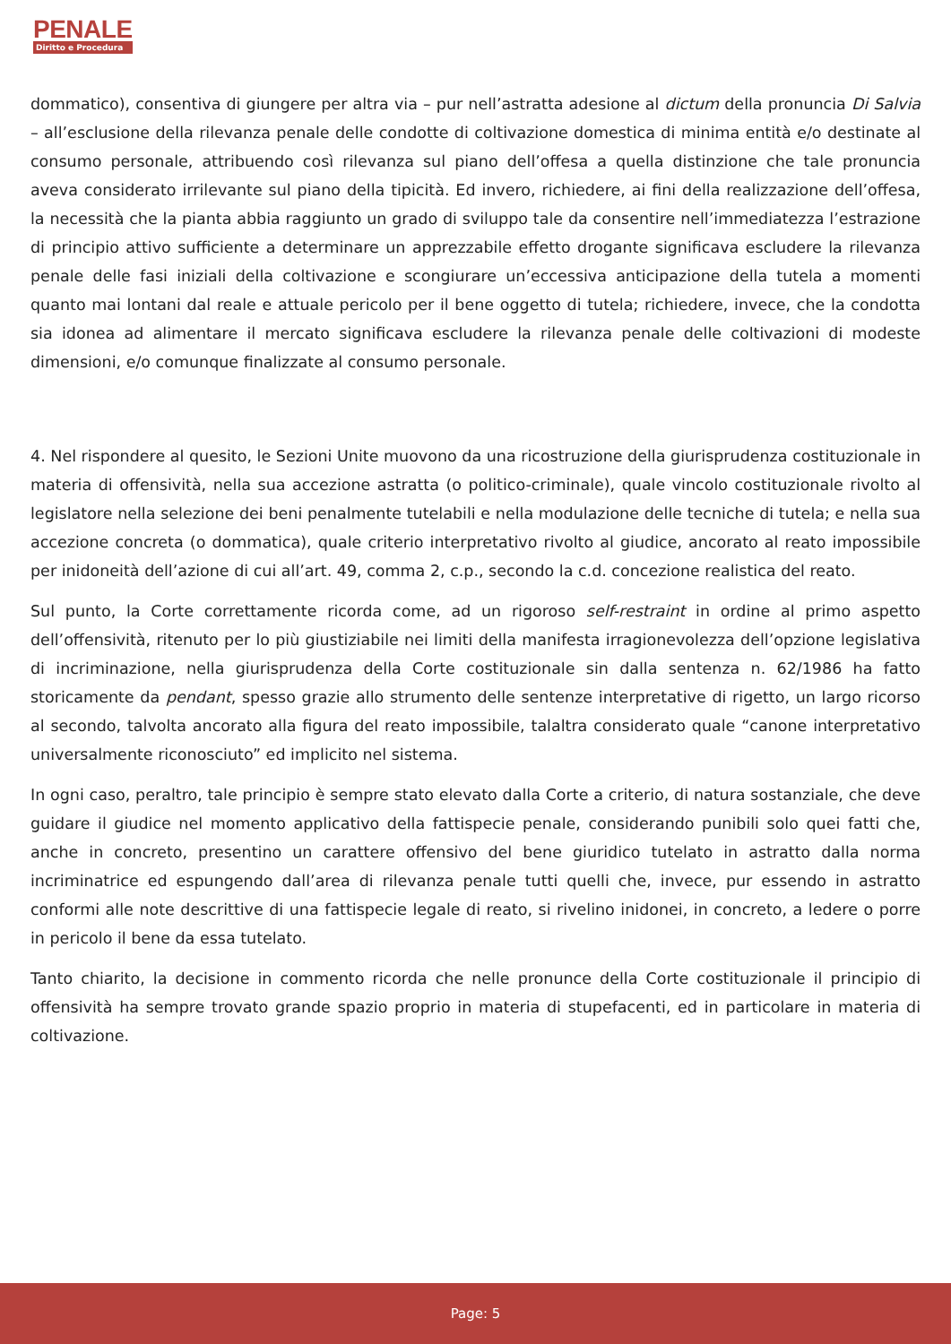PENALE
Diritto e Procedura
dommatico), consentiva di giungere per altra via – pur nell’astratta adesione al dictum della pronuncia Di Salvia – all’esclusione della rilevanza penale delle condotte di coltivazione domestica di minima entità e/o destinate al consumo personale, attribuendo così rilevanza sul piano dell’offesa a quella distinzione che tale pronuncia aveva considerato irrilevante sul piano della tipicità. Ed invero, richiedere, ai fini della realizzazione dell’offesa, la necessità che la pianta abbia raggiunto un grado di sviluppo tale da consentire nell’immediatezza l’estrazione di principio attivo sufficiente a determinare un apprezzabile effetto drogante significava escludere la rilevanza penale delle fasi iniziali della coltivazione e scongiurare un’eccessiva anticipazione della tutela a momenti quanto mai lontani dal reale e attuale pericolo per il bene oggetto di tutela; richiedere, invece, che la condotta sia idonea ad alimentare il mercato significava escludere la rilevanza penale delle coltivazioni di modeste dimensioni, e/o comunque finalizzate al consumo personale.
4. Nel rispondere al quesito, le Sezioni Unite muovono da una ricostruzione della giurisprudenza costituzionale in materia di offensività, nella sua accezione astratta (o politico-criminale), quale vincolo costituzionale rivolto al legislatore nella selezione dei beni penalmente tutelabili e nella modulazione delle tecniche di tutela; e nella sua accezione concreta (o dommatica), quale criterio interpretativo rivolto al giudice, ancorato al reato impossibile per inidoneità dell’azione di cui all’art. 49, comma 2, c.p., secondo la c.d. concezione realistica del reato.
Sul punto, la Corte correttamente ricorda come, ad un rigoroso self-restraint in ordine al primo aspetto dell’offensività, ritenuto per lo più giustiziabile nei limiti della manifesta irragionevolezza dell’opzione legislativa di incriminazione, nella giurisprudenza della Corte costituzionale sin dalla sentenza n. 62/1986 ha fatto storicamente da pendant, spesso grazie allo strumento delle sentenze interpretative di rigetto, un largo ricorso al secondo, talvolta ancorato alla figura del reato impossibile, talaltra considerato quale “canone interpretativo universalmente riconosciuto” ed implicito nel sistema.
In ogni caso, peraltro, tale principio è sempre stato elevato dalla Corte a criterio, di natura sostanziale, che deve guidare il giudice nel momento applicativo della fattispecie penale, considerando punibili solo quei fatti che, anche in concreto, presentino un carattere offensivo del bene giuridico tutelato in astratto dalla norma incriminatrice ed espungendo dall’area di rilevanza penale tutti quelli che, invece, pur essendo in astratto conformi alle note descrittive di una fattispecie legale di reato, si rivelino inidonei, in concreto, a ledere o porre in pericolo il bene da essa tutelato.
Tanto chiarito, la decisione in commento ricorda che nelle pronunce della Corte costituzionale il principio di offensività ha sempre trovato grande spazio proprio in materia di stupefacenti, ed in particolare in materia di coltivazione.
Page: 5